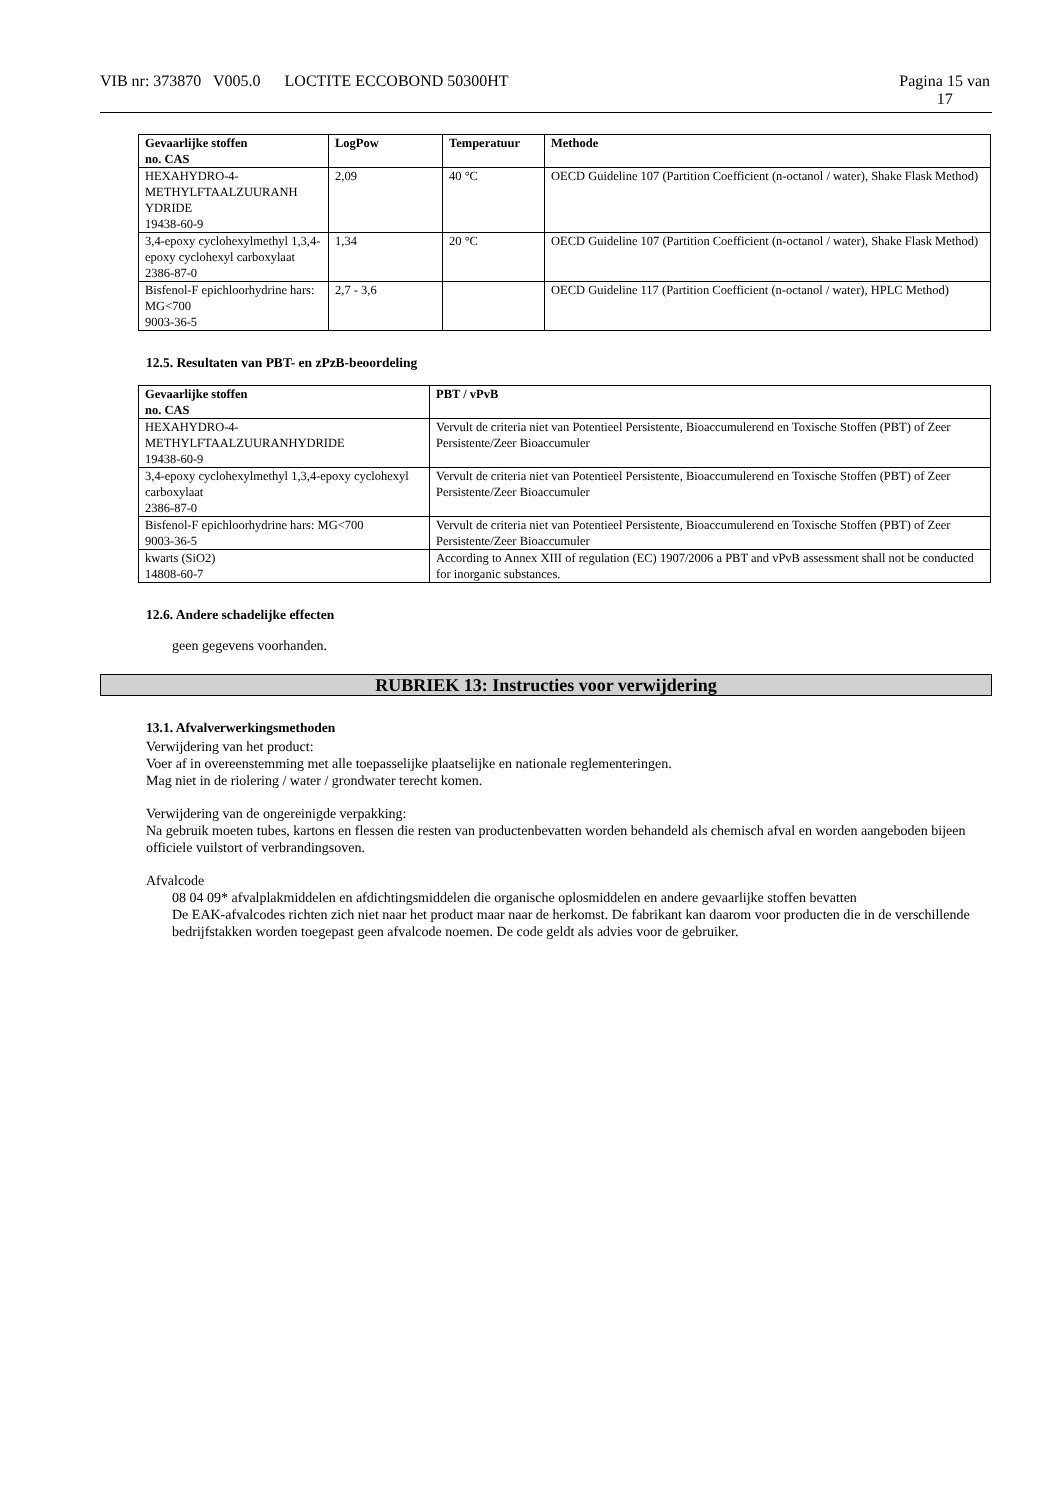VIB nr: 373870 V005.0 LOCTITE ECCOBOND 50300HT Pagina 15 van
17
| Gevaarlijke stoffen no. CAS | LogPow | Temperatuur | Methode |
| --- | --- | --- | --- |
| HEXAHYDRO-4- METHYLFTAALZUURANH YDRIDE 19438-60-9 | 2,09 | 40 °C | OECD Guideline 107 (Partition Coefficient (n-octanol / water), Shake Flask Method) |
| 3,4-epoxy cyclohexylmethyl 1,3,4-epoxy cyclohexyl carboxylaat 2386-87-0 | 1,34 | 20 °C | OECD Guideline 107 (Partition Coefficient (n-octanol / water), Shake Flask Method) |
| Bisfenol-F epichloorhydrine hars: MG<700 9003-36-5 | 2,7 - 3,6 | | OECD Guideline 117 (Partition Coefficient (n-octanol / water), HPLC Method) |
12.5. Resultaten van PBT- en zPzB-beoordeling
| Gevaarlijke stoffen no. CAS | PBT / vPvB |
| --- | --- |
| HEXAHYDRO-4- METHYLFTAALZUURANHYDRIDE 19438-60-9 | Vervult de criteria niet van Potentieel Persistente, Bioaccumulerend en Toxische Stoffen (PBT) of Zeer Persistente/Zeer Bioaccumuler |
| 3,4-epoxy cyclohexylmethyl 1,3,4-epoxy cyclohexyl carboxylaat 2386-87-0 | Vervult de criteria niet van Potentieel Persistente, Bioaccumulerend en Toxische Stoffen (PBT) of Zeer Persistente/Zeer Bioaccumuler |
| Bisfenol-F epichloorhydrine hars: MG<700 9003-36-5 | Vervult de criteria niet van Potentieel Persistente, Bioaccumulerend en Toxische Stoffen (PBT) of Zeer Persistente/Zeer Bioaccumuler |
| kwarts (SiO2) 14808-60-7 | According to Annex XIII of regulation (EC) 1907/2006 a PBT and vPvB assessment shall not be conducted for inorganic substances. |
12.6. Andere schadelijke effecten
geen gegevens voorhanden.
RUBRIEK 13: Instructies voor verwijdering
13.1. Afvalverwerkingsmethoden
Verwijdering van het product:
Voer af in overeenstemming met alle toepasselijke plaatselijke en nationale reglementeringen.
Mag niet in de riolering / water / grondwater terecht komen.
Verwijdering van de ongereinigde verpakking:
Na gebruik moeten tubes, kartons en flessen die resten van productenbevatten worden behandeld als chemisch afval en worden aangeboden bijeen officiele vuilstort of verbrandingsoven.
Afvalcode
08 04 09* afvalplakmiddelen en afdichtingsmiddelen die organische oplosmiddelen en andere gevaarlijke stoffen bevatten
De EAK-afvalcodes richten zich niet naar het product maar naar de herkomst. De fabrikant kan daarom voor producten die in de verschillende bedrijfstakken worden toegepast geen afvalcode noemen. De code geldt als advies voor de gebruiker.